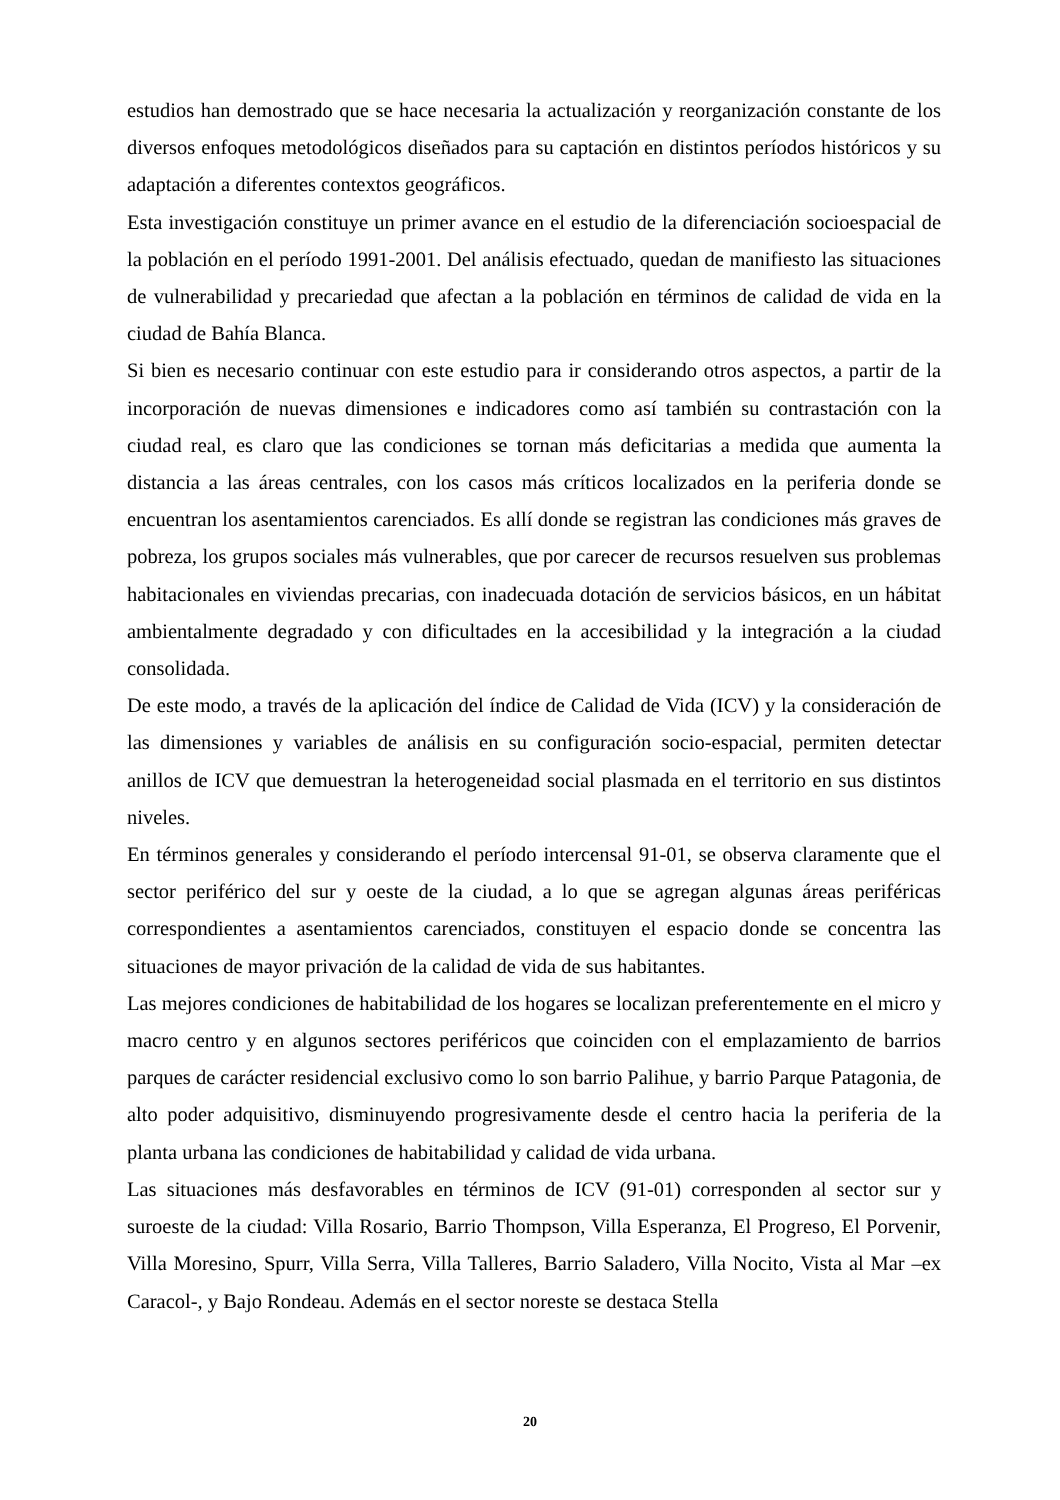estudios han demostrado que se hace necesaria la actualización y reorganización constante de los diversos enfoques metodológicos diseñados para su captación en distintos períodos históricos y su adaptación a diferentes contextos geográficos.
Esta investigación constituye un primer avance en el estudio de la diferenciación socioespacial de la población en el período 1991-2001. Del análisis efectuado, quedan de manifiesto las situaciones de vulnerabilidad y precariedad que afectan a la población en términos de calidad de vida en la ciudad de Bahía Blanca.
Si bien es necesario continuar con este estudio para ir considerando otros aspectos, a partir de la incorporación de nuevas dimensiones e indicadores como así también su contrastación con la ciudad real, es claro que las condiciones se tornan más deficitarias a medida que aumenta la distancia a las áreas centrales, con los casos más críticos localizados en la periferia donde se encuentran los asentamientos carenciados. Es allí donde se registran las condiciones más graves de pobreza, los grupos sociales más vulnerables, que por carecer de recursos resuelven sus problemas habitacionales en viviendas precarias, con inadecuada dotación de servicios básicos, en un hábitat ambientalmente degradado y con dificultades en la accesibilidad y la integración a la ciudad consolidada.
De este modo, a través de la aplicación del índice de Calidad de Vida (ICV) y la consideración de las dimensiones y variables de análisis en su configuración socio-espacial, permiten detectar anillos de ICV que demuestran la heterogeneidad social plasmada en el territorio en sus distintos niveles.
En términos generales y considerando el período intercensal 91-01, se observa claramente que el sector periférico del sur y oeste de la ciudad, a lo que se agregan algunas áreas periféricas correspondientes a asentamientos carenciados, constituyen el espacio donde se concentra las situaciones de mayor privación de la calidad de vida de sus habitantes.
Las mejores condiciones de habitabilidad de los hogares se localizan preferentemente en el micro y macro centro y en algunos sectores periféricos que coinciden con el emplazamiento de barrios parques de carácter residencial exclusivo como lo son barrio Palihue, y barrio Parque Patagonia, de alto poder adquisitivo, disminuyendo progresivamente desde el centro hacia la periferia de la planta urbana las condiciones de habitabilidad y calidad de vida urbana.
Las situaciones más desfavorables en términos de ICV (91-01) corresponden al sector sur y suroeste de la ciudad: Villa Rosario, Barrio Thompson, Villa Esperanza, El Progreso, El Porvenir, Villa Moresino, Spurr, Villa Serra, Villa Talleres, Barrio Saladero, Villa Nocito, Vista al Mar –ex Caracol-, y Bajo Rondeau. Además en el sector noreste se destaca Stella
20